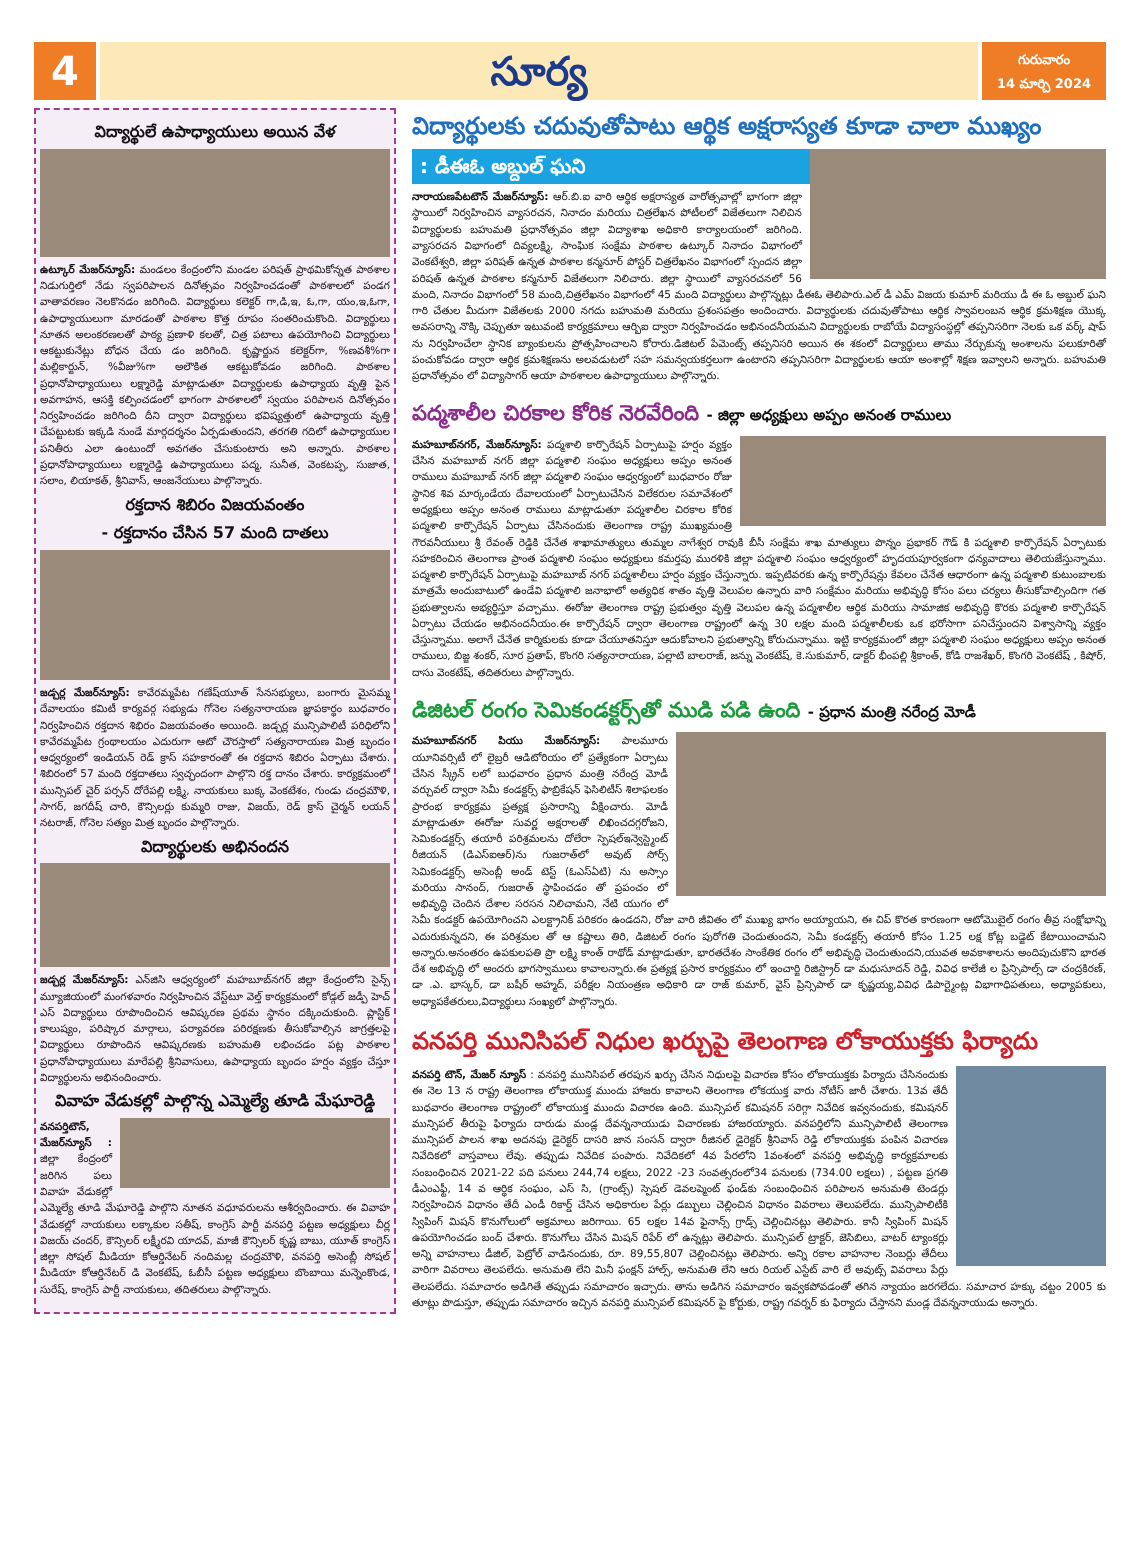4 సూర్య
గురువారం
14 మార్చి 2024
విద్యార్థులే ఉపాధ్యాయులు అయిన వేళ
ఉట్కూర్ మేజర్‌న్యూస్: మండలం కేంద్రంలోని మండల పరిషత్ ప్రాథమికోన్నత పాఠశాల నిడుగుర్తిలో నేడు స్వపరిపాలన దినోత్సవం నిర్వహించడంతో పాఠశాలలో పండగ వాతావరణం నెలకొనడం జరిగింది. విద్యార్థులు కలెక్టర్ గా,డి,ఇ, ఓ,గా, యం,ఇ,ఓగా, ఉపాధ్యాయులుగా మారడంతో పాఠశాల కొత్త రూపం సంతరించుకొంది. విద్యార్థులు నూతన అలంకరణలతో పాఠ్య ప్రణాళి కలతో, చిత్ర పటాలు ఉపయోగించి విద్యార్థులు ఆకట్టుకునేట్లు బోధన చేయ డం జరిగింది. కృష్ణార్జున కలెక్టర్‌గా, %ణవశీ%గా మల్లికార్జున్, %వీజు%గా అలౌకిత ఆకట్టుకోవడం జరిగింది. పాఠశాల ప్రధానోపాధ్యాయులు లక్ష్మారెడ్డి మాట్లాడుతూ విద్యార్థులకు ఉపాధ్యాయ వృత్తి పైన అవగాహన, ఆసక్తి కల్పించడంలో భాగంగా పాఠశాలలో స్వయం పరిపాలన దినోత్సవం నిర్వహించడం జరిగింది దీని ద్వారా విద్యార్థులు భవిష్యత్తులో ఉపాధ్యాయ వృత్తి చేపట్టుటకు ఇక్కడి నుండే మార్గదర్శనం ఏర్పడుతుందని, తరగతి గదిలో ఉపాధ్యాయుల పనితీరు ఎలా ఉంటుందో అవగతం చేసుకుంటారు అని అన్నారు. పాఠశాల ప్రధానోపాధ్యాయులు లక్ష్మారెడ్డి ఉపాధ్యాయులు పద్మ, సునీత, వెంకటప్ప, సుజాత, సలాం, లియాకత్, శ్రీనివాస్, ఆంజనేయులు పాల్గొన్నారు.
రక్తదాన శిబిరం విజయవంతం
- రక్తదానం చేసిన 57 మంది దాతలు
జడ్చర్ల మేజర్‌న్యూస్: కావేరమ్మపేట గణేష్‌యూత్ సేనసభ్యులు, బంగారు మైసమ్మ దేవాలయం కమిటీ కార్యవర్గ సభ్యుడు గోనెల సత్యనారాయణ జ్ఞాపకార్థం బుధవారం నిర్వహించిన రక్తదాన శిభిరం విజయవంతం అయింది. జడ్చర్ల మున్సిపాలిటీ పరిధిలోని కావేరమ్మపేట గ్రంథాలయం ఎదురుగా ఆటో చౌరస్తాలో సత్యనారాయణ మిత్ర బృందం ఆధ్వర్యంలో ఇండియన్ రెడ్ క్రాస్ సహకారంతో ఈ రక్తదాన శిబిరం ఏర్పాటు చేశారు. శిబిరంలో 57 మంది రక్తదాతలు స్వచ్ఛందంగా పాల్గొని రక్త దానం చేశారు. కార్యక్రమంలో మున్సిపల్ చైర్ పర్సన్ దోరేపల్లి లక్ష్మి, నాయకులు బుక్క వెంకటేశం, గుండు చంద్రమౌళి, సాగర్, జగదీష్ చారి, కౌన్సిలర్లు కుమ్మరి రాజు, విజయ్, రెడ్ క్రాస్ చైర్మన్ లయన్ నటరాజ్, గోనెల సత్యం మిత్ర బృందం పాల్గొన్నారు.
విద్యార్థులకు అభినందన
జడ్చర్ల మేజర్‌న్యూస్: ఎన్‌జిసి ఆధ్వర్యంలో మహబూబ్‌నగర్ జిల్లా కేంద్రంలోని సైన్స్ మ్యూజియంలో మంగళవారం నిర్వహించిన వేస్ట్‌టూ వెల్త్ కార్యక్రమంలో కోడ్గల్ జడ్పీ హెచ్ ఎస్ విద్యార్థులు రూపొందించిన ఆవిష్కరణ ప్రథమ స్థానం దక్కించుకుంది. ప్లాస్టిక్ కాలుష్యం, పరిష్కార మార్గాలు, పర్యావరణ పరిరక్షణకు తీసుకోవాల్సిన జాగ్రత్తలపై విద్యార్థులు రూపొందిన ఆవిష్కరణకు బహుమతి లభించడం పట్ల పాఠశాల ప్రధానోపాధ్యాయులు మారేపల్లి శ్రీనివాసులు, ఉపాధ్యాయ బృందం హర్షం వ్యక్తం చేస్తూ విద్యార్థులను అభినందించారు.
వివాహ వేడుకల్లో పాల్గొన్న ఎమ్మెల్యే తూడి మేఘారెడ్డి
వనపర్తిటౌన్, మేజర్‌న్యూస్ : జిల్లా కేంద్రంలో జరిగిన పలు వివాహ వేడుకల్లో ఎమ్మెల్యే తూడి మేఘారెడ్డి పాల్గొని నూతన వధూవరులను ఆశీర్వదించారు. ఈ వివాహ వేడుకల్లో నాయకులు లక్కాకుల సతీష్, కాంగ్రెస్ పార్టీ వనపర్తి పట్టణ అధ్యక్షులు చీర్ల విజయ్ చందర్, కౌన్సిలర్ లక్ష్మీరవి యాదవ్, మాజీ కౌన్సిలర్ కృష్ణ బాబు, యూత్ కాంగ్రెస్ జిల్లా సోషల్ మీడియా కోఆర్డినేటర్ నందిమల్ల చంద్రమౌళి, వనపర్తి అసెంబ్లీ సోషల్ మీడియా కోఆర్డినేటర్ డి వెంకటేష్, ఓబీసీ పట్టణ అధ్యక్షులు బొంబాయి మన్నెంకొండ, సురేష్, కాంగ్రెస్ పార్టీ నాయకులు, తదితరులు పాల్గొన్నారు.
విద్యార్థులకు చదువుతోపాటు ఆర్థిక అక్షరాస్యత కూడా చాలా ముఖ్యం
: డీఈఓ అబ్దుల్ ఘని
నారాయణపేటటౌన్ మేజర్‌న్యూస్: ఆర్.బి.ఐ వారి ఆర్థిక అక్షరాస్యత వారోత్సవాల్లో భాగంగా జిల్లా స్థాయిలో నిర్వహించిన వ్యాసరచన, నినాదం మరియు చిత్రలేఖన పోటీలలో విజేతలుగా నిలిచిన విద్యార్థులకు బహుమతి ప్రధానోత్సవం జిల్లా విద్యాశాఖ అధికారి కార్యాలయంలో జరిగింది. వ్యాసరచన విభాగంలో దివ్యలక్ష్మి, సాంఘిక సంక్షేమ పాఠశాల ఉట్కూర్ నినాదం విభాగంలో వెంకటేశ్వరి, జిల్లా పరిషత్ ఉన్నత పాఠశాల కన్మనూర్ పోస్టర్ చిత్రలేఖనం విభాగంలో స్పందన జిల్లా పరిషత్ ఉన్నత పాఠశాల కన్మనూర్ విజేతలుగా నిలిచారు. జిల్లా స్థాయిలో వ్యాసరచనలో 56 మంది, నినాదం విభాగంలో 58 మంది,చిత్రలేఖనం విభాగంలో 45 మంది విద్యార్థులు పాల్గొన్నట్లు డీఈఓ తెలిపారు.ఎల్ డీ ఎమ్ విజయ కుమార్ మరియు డీ ఈ ఓ అబ్దుల్ ఘని గారి చేతుల మీదుగా విజేతలకు 2000 నగదు బహుమతి మరియు ప్రశంసపత్రం అందించారు. విద్యార్థులకు చదువుతోపాటు ఆర్థిక స్వావలంబన ఆర్థిక క్రమశిక్షణ యొక్క అవసరాన్ని నొక్కి చెప్పుతూ ఇటువంటి కార్యక్రమాలు ఆర్బిఐ ద్వారా నిర్వహించడం అభినందనీయమని విద్యార్థులకు రాబోయే విద్యాసంస్థల్లో తప్పనిసరిగా నెలకు ఒక వర్క్ షాప్ ను నిర్వహించేలా స్థానిక బ్యాంకులను ప్రోత్సహించాలని కోరారు.డిజిటల్ పేమెంట్స్ తప్పనిసరి అయిన ఈ శకంలో విద్యార్థులు తాము నేర్చుకున్న అంశాలను పలుకూరితో పంచుకోవడం ద్వారా ఆర్థిక క్రమశిక్షణను అలవడుటలో సహ సమన్వయకర్తలుగా ఉంటారని తప్పనిసరిగా విద్యార్థులకు ఆయా అంశాల్లో శిక్షణ ఇవ్వాలని అన్నారు. బహుమతి ప్రధానోత్సవం లో విద్యాసాగర్ ఆయా పాఠశాలల ఉపాధ్యాయులు పాల్గొన్నారు.
పద్మశాలీల చిరకాల కోరిక నెరవేరింది - జిల్లా అధ్యక్షులు అప్పం అనంత రాములు
మహబూబ్‌నగర్, మేజర్‌న్యూస్: పద్మశాలి కార్పొరేషన్ ఏర్పాటుపై హర్షం వ్యక్తం చేసిన మహబూబ్ నగర్ జిల్లా పద్మశాలి సంఘం అధ్యక్షులు అప్పం అనంత రాములు మహబూబ్ నగర్ జిల్లా పద్మశాలి సంఘం ఆధ్వర్యంలో బుధవారం రోజు స్థానిక శివ మార్కండేయ దేవాలయంలో ఏర్పాటుచేసిన విలేకరుల సమావేశంలో అధ్యక్షులు అప్పం అనంత రాములు మాట్లాడుతూ పద్మశాలీల చిరకాల కోరిక పద్మశాలి కార్పొరేషన్ ఏర్పాటు చేసినందుకు తెలంగాణ రాష్ట్ర ముఖ్యమంత్రి గౌరవనీయులు శ్రీ రేవంత్ రెడ్డికి చేనేత శాఖామాత్యులు తుమ్మల నాగేశ్వర రావుకి బీసీ సంక్షేమ శాఖ మాత్యులు పొన్నం ప్రభాకర్ గౌడ్ కి పద్మశాలి కార్పొరేషన్ ఏర్పాటుకు సహకరించిన తెలంగాణ ప్రాంత పద్మశాలి సంఘం అధ్యక్షులు కమర్తపు మురళికి జిల్లా పద్మశాలి సంఘం ఆధ్వర్యంలో హృదయపూర్వకంగా ధన్యవాదాలు తెలియజేస్తున్నాము. పద్మశాలి కార్పొరేషన్ ఏర్పాటుపై మహబూబ్ నగర్ పద్మశాలీలు హర్షం వ్యక్తం చేస్తున్నారు. ఇప్పటివరకు ఉన్న కార్పొరేషన్లు కేవలం చేనేత ఆధారంగా ఉన్న పద్మశాలి కుటుంబాలకు మాత్రమే అందుబాటులో ఉండేవి పద్మశాలి జనాభాలో అత్యధిక శాతం వృత్తి వెలుపల ఉన్నారు వారి సంక్షేమం మరియు అభివృద్ధి కోసం పలు చర్యలు తీసుకోవాల్సిందిగా గత ప్రభుత్వాలను అభ్యర్థిస్తూ వచ్చాము. ఈరోజు తెలంగాణ రాష్ట్ర ప్రభుత్వం వృత్తి వెలుపల ఉన్న పద్మశాలీల ఆర్థిక మరియు సామాజిక అభివృద్ధి కొరకు పద్మశాలి కార్పొరేషన్ ఏర్పాటు చేయడం అభినందనీయం.ఈ కార్పొరేషన్ ద్వారా తెలంగాణ రాష్ట్రంలో ఉన్న 30 లక్షల మంది పద్మశాలీలకు ఒక భరోసాగా పనిచేస్తుందని విశ్వాసాన్ని వ్యక్తం చేస్తున్నాము. అలాగే చేనేత కార్మికులకు కూడా చేయూతనిస్తూ ఆదుకోవాలని ప్రభుత్వాన్ని కోరుచున్నాము. ఇట్టి కార్యక్రమంలో జిల్లా పద్మశాలి సంఘం అధ్యక్షులు అప్పం అనంత రాములు, బిజ్జ శంకర్, సూర ప్రతాప్, కొంగరి సత్యనారాయణ, పల్లాటి బాలరాజ్, జన్ను వెంకటేష్, కె.సుకుమార్, డాక్టర్ భీంపల్లి శ్రీకాంత్, కోడి రాజశేఖర్, కొంగరి వెంకటేష్ , కిషోర్, దాసు వెంకటేష్, తదితరులు పాల్గొన్నారు.
డిజిటల్ రంగం సెమికండక్టర్స్‌తో ముడి పడి ఉంది - ప్రధాన మంత్రి నరేంద్ర మోడీ
మహబూబ్‌నగర్ పియు మేజర్‌న్యూస్: పాలమూరు యూనివర్సిటీ లో లైబ్రరీ ఆడిటోరియం లో ప్రత్యేకంగా ఏర్పాటు చేసిన స్క్రీన్ లలో బుధవారం ప్రధాన మంత్రి నరేంద్ర మోడీ వర్చువల్ ద్వారా సెమీ కండక్టర్స్ ఫాబ్రికేషన్ ఫెసిలిటీస్ శిలాఫలకం ప్రారంభ కార్యక్రమ ప్రత్యక్ష ప్రసారాన్ని వీక్షించారు. మోడీ మాట్లాడుతూ ఈరోజు సువర్ణ అక్షరాలతో లిఖించదగ్గరోజని, సెమికండక్టర్స్ తయారీ పరిశ్రమలను దోలేరా స్పెషల్‌ఇన్వెస్ట్మెంట్ రీజియన్ (డిఎస్‌ఐఆర్)ను గుజరాత్‌లో అవుట్ సోర్స్ సెమికండక్టర్స్ అసెంబ్లీ అండ్ టెస్ట్ (ఓఎస్ఏటి) ను అస్సాం మరియు సానంద్, గుజరాత్ స్థాపించడం తో ప్రపంచం లో అభివృద్ధి చెందిన దేశాల సరసన నిలిచామని, నేటి యుగం లో సెమీ కండక్టర్ ఉపయోగించని ఎలక్ట్రానిక్ పరికరం ఉండదని, రోజు వారి జీవితం లో ముఖ్య భాగం అయ్యాయని, ఈ చిప్ కొరత కారణంగా ఆటోమొబైల్ రంగం తీవ్ర సంక్షోభాన్ని ఎదురుకున్నదని, ఈ పరిశ్రమల తో ఆ కష్టాలు తిరి, డిజిటల్ రంగం పురోగతి చెందుతుందని, సెమీ కండక్టర్స్ తయారీ కోసం 1.25 లక్ష కోట్ల బడ్జెట్ కేటాయించామని అన్నారు.అనంతరం ఉపకులపతి ప్రొ లక్ష్మి కాంత్ రాథోడ్ మాట్లాడుతూ, భారతదేశం సాంకేతిక రంగం లో అభివృద్ధి చెందుతుందని,యువత అవకాశాలను అందిపుచుకొని భారత దేశ అభివృద్ధి లో అందరు భాగస్వాములు కావాలన్నారు.ఈ ప్రత్యక్ష ప్రసార కార్యక్రమం లో ఇంచార్జి రిజిస్ట్రార్ డా మధుసూదన్ రెడ్డి, వివిధ కాలేజీ ల ప్రిన్సిపాల్స్ డా చంద్రకిరణ్, డా .ఎ. భాస్కర్, డా బషీర్ అహ్మద్, పరీక్షల నియంత్రణ అధికారి డా రాజ్ కుమార్, వైస్ ప్రిన్సిపాల్ డా కృష్ణయ్య,వివిధ డిపార్ట్మెంట్ల విభాగాధిపతులు, అధ్యాపకులు, అధ్యాపకేతరులు,విద్యార్థులు సంఖ్యలో పాల్గొన్నారు.
వనపర్తి మునిసిపల్ నిధుల ఖర్చుపై తెలంగాణ లోకాయుక్తకు ఫిర్యాదు
వనపర్తి టౌన్, మేజర్ న్యూస్ : వనపర్తి మునిసిపల్ తరపున ఖర్చు చేసిన నిధులపై విచారణ కోసం లోకాయుక్తకు పిర్యాదు చేసినందుకు ఈ నెల 13 న రాష్ట్ర తెలంగాణ లోకాయుక్త ముందు హాజరు కావాలని తెలంగాణ లోకయుక్త వారు నోటీస్ జారీ చేశారు. 13వ తేదీ బుధవారం తెలంగాణ రాష్ట్రంలో లోకాయుక్త ముందు విచారణ ఉంది. మున్సిపల్ కమిషనర్ సరిగ్గా నివేదిక ఇవ్వనందుకు, కమిషనర్ మున్సిపల్ తీరుపై ఫిర్యాదు దారుడు మండ్ల దేవన్ననాయుడు విచారణకు హాజరయ్యారు. వనపర్తిలోని మున్సిపాలిటీ తెలంగాణ మున్సిపల్ పాలన శాఖ అదనపు డైరెక్టర్ దాసరి జాన సంసన్ ద్వారా రీజినల్ డైరెక్టర్ శ్రీనివాస్ రెడ్డి లోకాయుక్తకు పంపిన విచారణ నివేదికలో వాస్తవాలు లేవు. తప్పుడు నివేదిక పంపారు. నివేదికలో 4వ పేరలోని 1వంశంలో వనపర్తి అభివృద్ధి కార్యక్రమాలకు సంబంధించిన 2021-22 పది పనులు 244,74 లక్షలు, 2022 -23 సంవత్సరంలో34 పనులకు (734.00 లక్షలు) , పట్టణ ప్రగతి డీఎంఎఫ్టీ, 14 వ ఆర్థిక సంఘం, ఎస్ సి, (గ్రాంట్స్) స్పెషల్ డెవలప్మెంట్ ఫండ్‌కు సంబంధించిన పరిపాలన అనుమతి టెండర్లు నిర్వహించిన విధానం తేదీ ఎండీ రికార్డ్ చేసిన అధికారుల పేర్లు డబ్బులు చెల్లించిన విధానం వివరాలు తెలుపలేదు. మున్సిపాలిటీకి స్విపింగ్ మిషన్ కొనుగోలులో అక్రమాలు జరిగాయి. 65 లక్షల 14వ ఫైనాన్స్ గ్రాడ్స్ చెల్లించినట్లు తెలిపారు. కానీ స్విపింగ్ మిషన్ ఉపయోగించడం బంద్ చేశారు. కొనుగోలు చేసిన మిషన్ రిపేర్ లో ఉన్నట్లు తెలిపారు. మున్సిపల్ ట్రాక్టర్, జెసిబిలు, వాటర్ ట్యాంకర్లు అన్ని వాహనాలు డీజిల్, పెట్రోల్ వాడినందుకు, రూ. 89,55,807 చెల్లించినట్లు తెలిపారు. అన్ని రకాల వాహనాల నెంబర్లు తేదీలు వారిగా వివరాలు తెలపలేదు. అనుమతి లేని మినీ ఫంక్షన్ హాల్స్, అనుమతి లేని ఆరు రియల్ ఎస్టేట్ వారి లే అవుట్స్ వివరాలు పేర్లు తెలపలేదు. సమాచారం అడిగితే తప్పుడు సమాచారం ఇచ్చారు. తాను అడిగిన సమాచారం ఇవ్వకపోవడంతో తగిన న్యాయం జరగలేదు. సమాచార హక్కు చట్టం 2005 కు తూట్లు పొడుస్తూ, తప్పుడు సమాచారం ఇచ్చిన వనపర్తి మున్సిపల్ కమిషనర్ పై కోర్టుకు, రాష్ట్ర గవర్నర్ కు ఫిర్యాదు చేస్తానని మండ్ల దేవన్ననాయుడు అన్నారు.